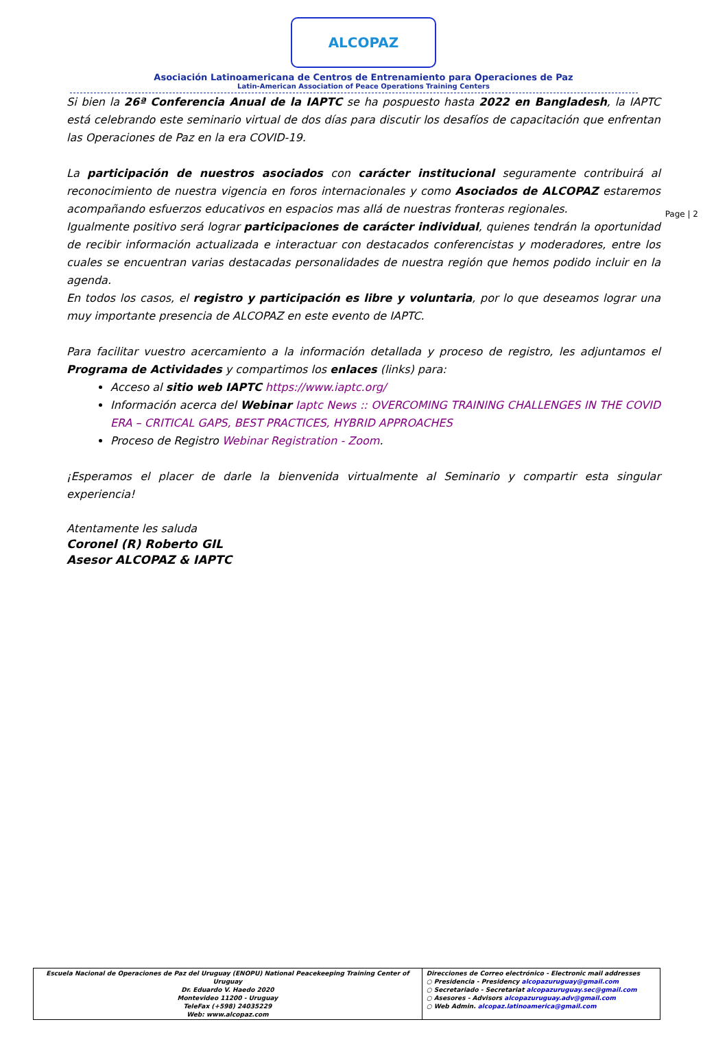ALCOPAZ
Asociación Latinoamericana de Centros de Entrenamiento para Operaciones de Paz
Latin-American Association of Peace Operations Training Centers
Page | 2
Si bien la 26ª Conferencia Anual de la IAPTC se ha pospuesto hasta 2022 en Bangladesh, la IAPTC está celebrando este seminario virtual de dos días para discutir los desafíos de capacitación que enfrentan las Operaciones de Paz en la era COVID-19.
La participación de nuestros asociados con carácter institucional seguramente contribuirá al reconocimiento de nuestra vigencia en foros internacionales y como Asociados de ALCOPAZ estaremos acompañando esfuerzos educativos en espacios mas allá de nuestras fronteras regionales.
Igualmente positivo será lograr participaciones de carácter individual, quienes tendrán la oportunidad de recibir información actualizada e interactuar con destacados conferencistas y moderadores, entre los cuales se encuentran varias destacadas personalidades de nuestra región que hemos podido incluir en la agenda.
En todos los casos, el registro y participación es libre y voluntaria, por lo que deseamos lograr una muy importante presencia de ALCOPAZ en este evento de IAPTC.
Para facilitar vuestro acercamiento a la información detallada y proceso de registro, les adjuntamos el Programa de Actividades y compartimos los enlaces (links) para:
Acceso al sitio web IAPTC https://www.iaptc.org/
Información acerca del Webinar Iaptc News :: OVERCOMING TRAINING CHALLENGES IN THE COVID ERA – CRITICAL GAPS, BEST PRACTICES, HYBRID APPROACHES
Proceso de Registro Webinar Registration - Zoom.
¡Esperamos el placer de darle la bienvenida virtualmente al Seminario y compartir esta singular experiencia!
Atentamente les saluda
Coronel (R) Roberto GIL
Asesor ALCOPAZ & IAPTC
| Escuela Nacional de Operaciones de Paz del Uruguay (ENOPU) National Peacekeeping Training Center of Uruguay Dr. Eduardo V. Haedo 2020 Montevideo 11200 - Uruguay TeleFax (+598) 24035229 Web: www.alcopaz.com | Direcciones de Correo electrónico - Electronic mail addresses ○ Presidencia - Presidency alcopazuruguay@gmail.com ○ Secretariado - Secretariat alcopazuruguay.sec@gmail.com ○ Asesores - Advisors alcopazuruguay.adv@gmail.com ○ Web Admin. alcopaz.latinoamerica@gmail.com |